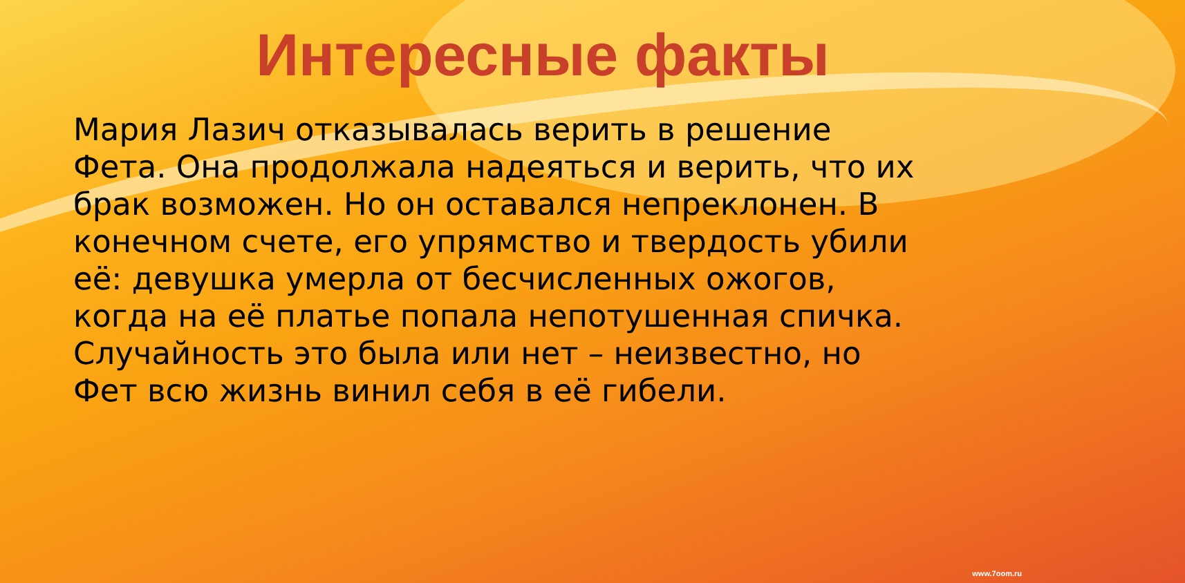Интересные факты
Мария Лазич отказывалась верить в решение Фета. Она продолжала надеяться и верить, что их брак возможен. Но он оставался непреклонен. В конечном счете, его упрямство и твердость убили её: девушка умерла от бесчисленных ожогов, когда на её платье попала непотушенная спичка. Случайность это была или нет – неизвестно, но Фет всю жизнь винил себя в её гибели.
www.7oom.ru